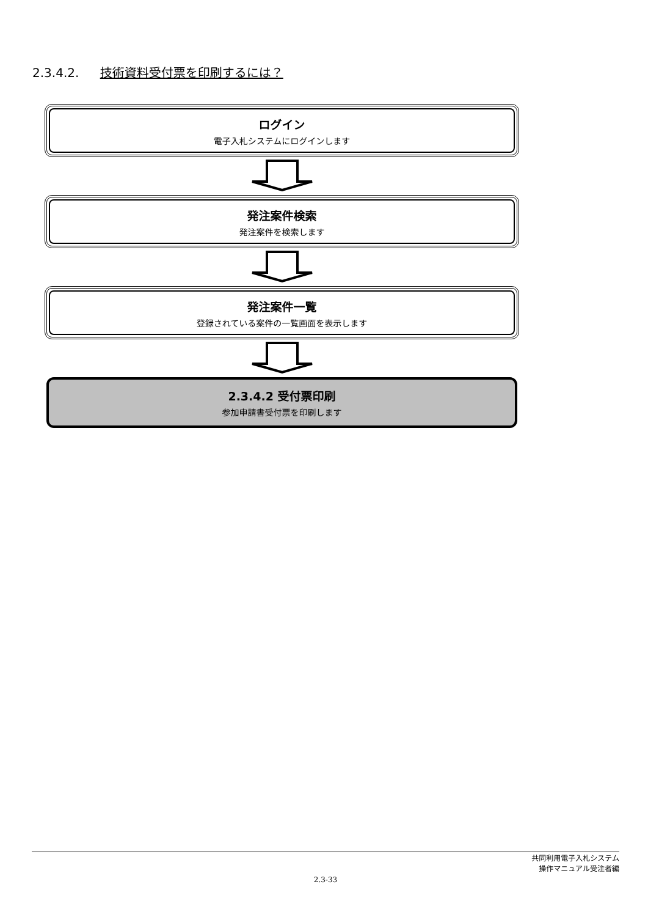2.3.4.2. 技術資料受付票を印刷するには？
ログイン
電子入札システムにログインします
発注案件検索
発注案件を検索します
発注案件一覧
登録されている案件の一覧画面を表示します
2.3.4.2 受付票印刷
参加申請書受付票を印刷します
共同利用電子入札システム
操作マニュアル受注者編
2.3-33